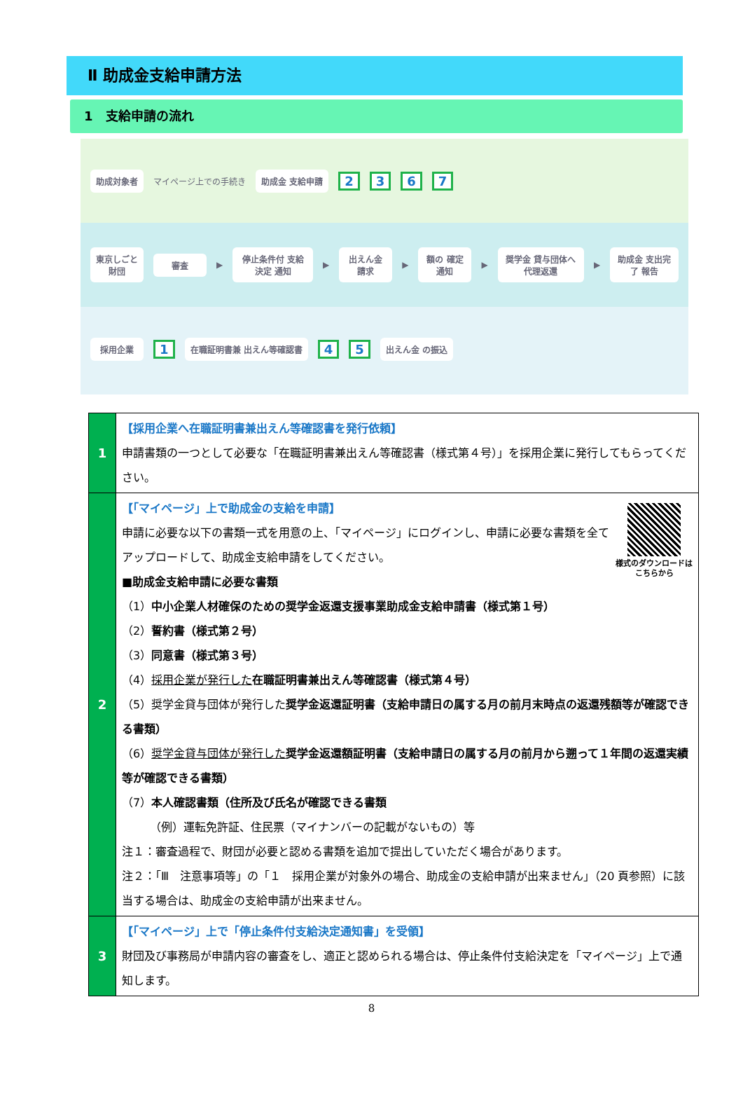Ⅱ 助成金支給申請方法
1　支給申請の流れ
助成対象者
マイページ上での手続き
助成金 支給申請
2367
東京しごと財団 審査
▶
停止条件付 支給決定 通知
▶
出えん金 請求
▶
額の 確定通知
▶
奨学金 貸与団体へ 代理返還
▶
助成金 支出完了 報告
採用企業
1
在職証明書兼 出えん等確認書
4 5
出えん金 の振込
| 1 | 【採用企業へ在職証明書兼出えん等確認書を発行依頼】 申請書類の一つとして必要な「在職証明書兼出えん等確認書（様式第４号）」を採用企業に発行してもらってください。 |
| 2 | 様式のダウンロードはこちらから 【「マイページ」上で助成金の支給を申請】 申請に必要な以下の書類一式を用意の上、「マイページ」にログインし、申請に必要な書類を全てアップロードして、助成金支給申請をしてください。 ■助成金支給申請に必要な書類 （1） 中小企業人材確保のための奨学金返還支援事業助成金支給申請書（様式第１号） （2） 誓約書（様式第２号） （3） 同意書（様式第３号） （4） 採用企業が発行した 在職証明書兼出えん等確認書（様式第４号） （5）奨学金貸与団体が発行した 奨学金返還証明書（支給申請日の属する月の前月末時点の返還残額等が確認できる書類） （6） 奨学金貸与団体が発行した 奨学金返還額証明書（支給申請日の属する月の前月から遡って１年間の返還実績等が確認できる書類） （7） 本人確認書類（住所及び氏名が確認できる書類 （例）運転免許証、住民票（マイナンバーの記載がないもの）等 注１：審査過程で、財団が必要と認める書類を追加で提出していただく場合があります。 注２：「Ⅲ 注意事項等」の「１ 採用企業が対象外の場合、助成金の支給申請が出来ません」（20 頁参照）に該当する場合は、助成金の支給申請が出来ません。 |
| 3 | 【「マイページ」上で「停止条件付支給決定通知書」を受領】 財団及び事務局が申請内容の審査をし、適正と認められる場合は、停止条件付支給決定を「マイページ」上で通知します。 |
8